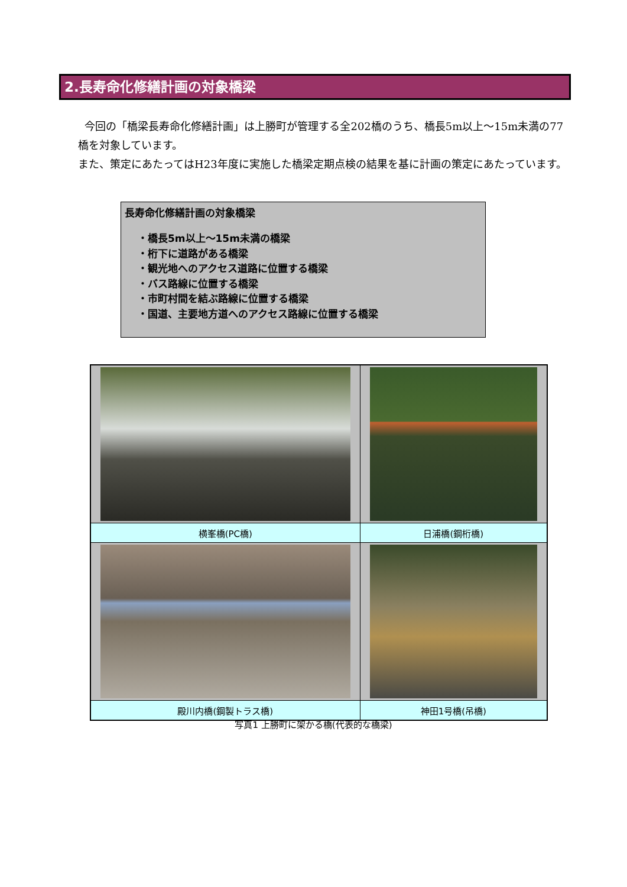2.長寿命化修繕計画の対象橋梁
今回の「橋梁長寿命化修繕計画」は上勝町が管理する全202橋のうち、橋長5m以上～15m未満の77橋を対象しています。
また、策定にあたってはH23年度に実施した橋梁定期点検の結果を基に計画の策定にあたっています。
長寿命化修繕計画の対象橋梁
・橋長5m以上～15m未満の橋梁
・桁下に道路がある橋梁
・観光地へのアクセス道路に位置する橋梁
・バス路線に位置する橋梁
・市町村間を結ぶ路線に位置する橋梁
・国道、主要地方道へのアクセス路線に位置する橋梁
| 横峯橋(PC橋) | 日浦橋(鋼桁橋) |
| 殿川内橋(鋼製トラス橋) | 神田1号橋(吊橋) |
写真1 上勝町に架かる橋(代表的な橋梁)